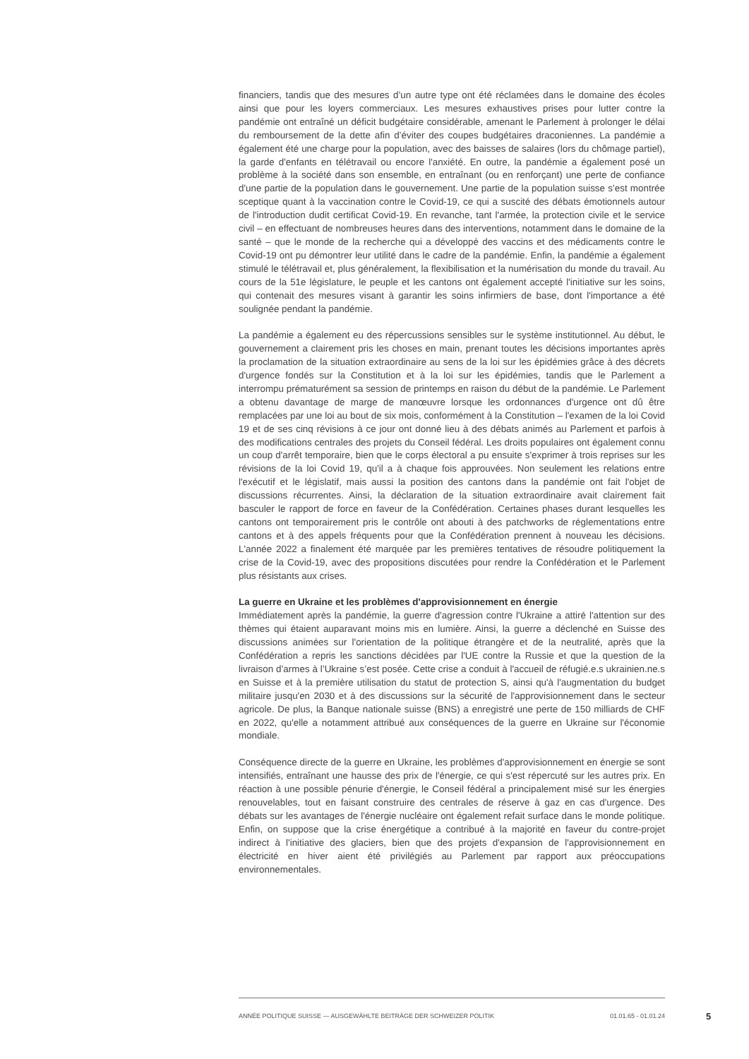financiers, tandis que des mesures d’un autre type ont été réclamées dans le domaine des écoles ainsi que pour les loyers commerciaux. Les mesures exhaustives prises pour lutter contre la pandémie ont entraîné un déficit budgétaire considérable, amenant le Parlement à prolonger le délai du remboursement de la dette afin d’éviter des coupes budgétaires draconiennes. La pandémie a également été une charge pour la population, avec des baisses de salaires (lors du chômage partiel), la garde d'enfants en télétravail ou encore l'anxiété. En outre, la pandémie a également posé un problème à la société dans son ensemble, en entraînant (ou en renforçant) une perte de confiance d'une partie de la population dans le gouvernement. Une partie de la population suisse s’est montrée sceptique quant à la vaccination contre le Covid-19, ce qui a suscité des débats émotionnels autour de l'introduction dudit certificat Covid-19. En revanche, tant l'armée, la protection civile et le service civil – en effectuant de nombreuses heures dans des interventions, notamment dans le domaine de la santé – que le monde de la recherche qui a développé des vaccins et des médicaments contre le Covid-19 ont pu démontrer leur utilité dans le cadre de la pandémie. Enfin, la pandémie a également stimulé le télétravail et, plus généralement, la flexibilisation et la numérisation du monde du travail. Au cours de la 51e législature, le peuple et les cantons ont également accepté l'initiative sur les soins, qui contenait des mesures visant à garantir les soins infirmiers de base, dont l'importance a été soulignée pendant la pandémie.
La pandémie a également eu des répercussions sensibles sur le système institutionnel. Au début, le gouvernement a clairement pris les choses en main, prenant toutes les décisions importantes après la proclamation de la situation extraordinaire au sens de la loi sur les épidémies grâce à des décrets d'urgence fondés sur la Constitution et à la loi sur les épidémies, tandis que le Parlement a interrompu prématurément sa session de printemps en raison du début de la pandémie. Le Parlement a obtenu davantage de marge de manœuvre lorsque les ordonnances d'urgence ont dû être remplacées par une loi au bout de six mois, conformément à la Constitution – l'examen de la loi Covid 19 et de ses cinq révisions à ce jour ont donné lieu à des débats animés au Parlement et parfois à des modifications centrales des projets du Conseil fédéral. Les droits populaires ont également connu un coup d'arrêt temporaire, bien que le corps électoral a pu ensuite s'exprimer à trois reprises sur les révisions de la loi Covid 19, qu'il a à chaque fois approuvées. Non seulement les relations entre l'exécutif et le législatif, mais aussi la position des cantons dans la pandémie ont fait l'objet de discussions récurrentes. Ainsi, la déclaration de la situation extraordinaire avait clairement fait basculer le rapport de force en faveur de la Confédération. Certaines phases durant lesquelles les cantons ont temporairement pris le contrôle ont abouti à des patchworks de réglementations entre cantons et à des appels fréquents pour que la Confédération prennent à nouveau les décisions. L'année 2022 a finalement été marquée par les premières tentatives de résoudre politiquement la crise de la Covid-19, avec des propositions discutées pour rendre la Confédération et le Parlement plus résistants aux crises.
La guerre en Ukraine et les problèmes d'approvisionnement en énergie
Immédiatement après la pandémie, la guerre d'agression contre l'Ukraine a attiré l'attention sur des thèmes qui étaient auparavant moins mis en lumière. Ainsi, la guerre a déclenché en Suisse des discussions animées sur l'orientation de la politique étrangère et de la neutralité, après que la Confédération a repris les sanctions décidées par l'UE contre la Russie et que la question de la livraison d’armes à l’Ukraine s’est posée. Cette crise a conduit à l'accueil de réfugié.e.s ukrainien.ne.s en Suisse et à la première utilisation du statut de protection S, ainsi qu'à l'augmentation du budget militaire jusqu'en 2030 et à des discussions sur la sécurité de l'approvisionnement dans le secteur agricole. De plus, la Banque nationale suisse (BNS) a enregistré une perte de 150 milliards de CHF en 2022, qu'elle a notamment attribué aux conséquences de la guerre en Ukraine sur l'économie mondiale.
Conséquence directe de la guerre en Ukraine, les problèmes d'approvisionnement en énergie se sont intensifiés, entraînant une hausse des prix de l'énergie, ce qui s'est répercuté sur les autres prix. En réaction à une possible pénurie d'énergie, le Conseil fédéral a principalement misé sur les énergies renouvelables, tout en faisant construire des centrales de réserve à gaz en cas d'urgence. Des débats sur les avantages de l'énergie nucléaire ont également refait surface dans le monde politique. Enfin, on suppose que la crise énergétique a contribué à la majorité en faveur du contre-projet indirect à l'initiative des glaciers, bien que des projets d'expansion de l'approvisionnement en électricité en hiver aient été privilégiés au Parlement par rapport aux préoccupations environnementales.
ANNÉE POLITIQUE SUISSE — AUSGEWÄHLTE BEITRÄGE DER SCHWEIZER POLITIK 01.01.65 - 01.01.24
5